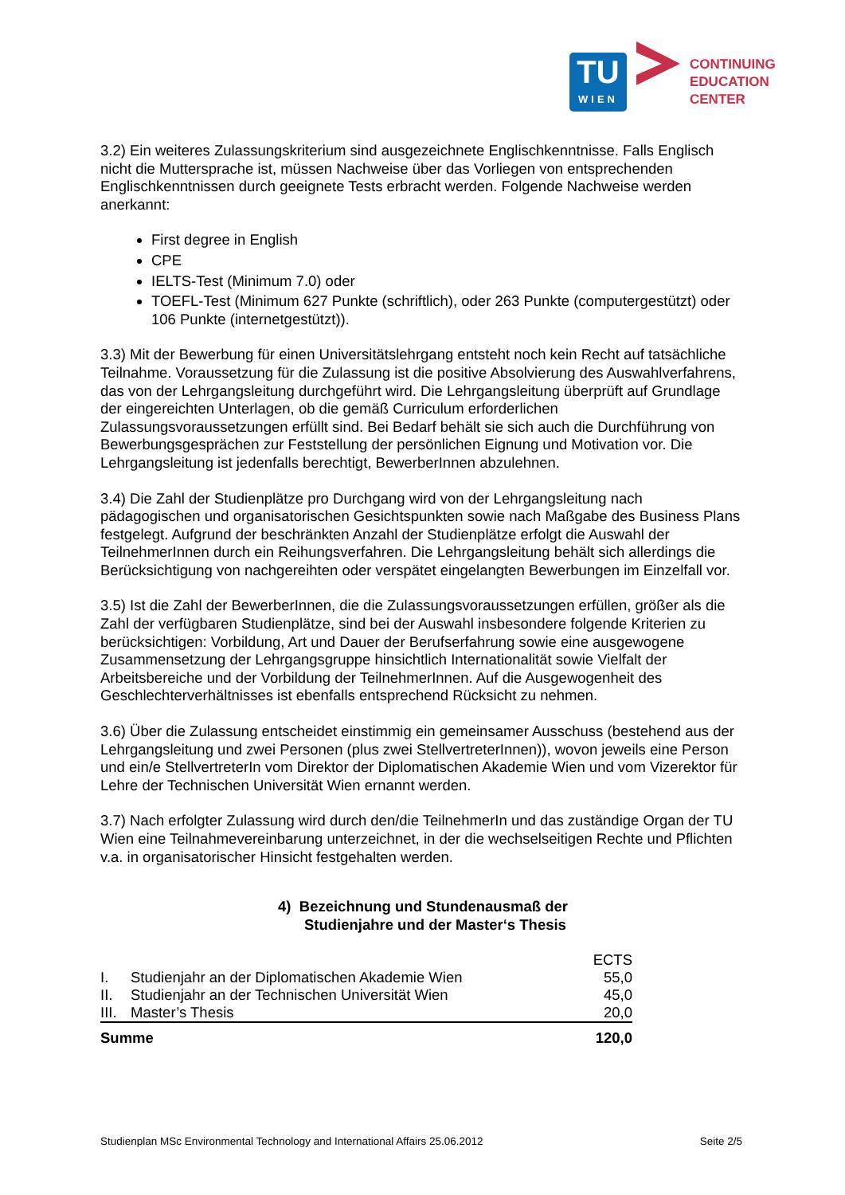TU
WIEN
CONTINUING
EDUCATION
CENTER
3.2) Ein weiteres Zulassungskriterium sind ausgezeichnete Englischkenntnisse. Falls Englisch nicht die Muttersprache ist, müssen Nachweise über das Vorliegen von entsprechenden Englischkenntnissen durch geeignete Tests erbracht werden. Folgende Nachweise werden anerkannt:
First degree in English
CPE
IELTS-Test (Minimum 7.0) oder
TOEFL-Test (Minimum 627 Punkte (schriftlich), oder 263 Punkte (computergestützt) oder 106 Punkte (internetgestützt)).
3.3) Mit der Bewerbung für einen Universitätslehrgang entsteht noch kein Recht auf tatsächliche Teilnahme. Voraussetzung für die Zulassung ist die positive Absolvierung des Auswahlverfahrens, das von der Lehrgangsleitung durchgeführt wird. Die Lehrgangsleitung überprüft auf Grundlage der eingereichten Unterlagen, ob die gemäß Curriculum erforderlichen Zulassungsvoraussetzungen erfüllt sind. Bei Bedarf behält sie sich auch die Durchführung von Bewerbungsgesprächen zur Feststellung der persönlichen Eignung und Motivation vor. Die Lehrgangsleitung ist jedenfalls berechtigt, BewerberInnen abzulehnen.
3.4) Die Zahl der Studienplätze pro Durchgang wird von der Lehrgangsleitung nach pädagogischen und organisatorischen Gesichtspunkten sowie nach Maßgabe des Business Plans festgelegt. Aufgrund der beschränkten Anzahl der Studienplätze erfolgt die Auswahl der TeilnehmerInnen durch ein Reihungsverfahren. Die Lehrgangsleitung behält sich allerdings die Berücksichtigung von nachgereihten oder verspätet eingelangten Bewerbungen im Einzelfall vor.
3.5) Ist die Zahl der BewerberInnen, die die Zulassungsvoraussetzungen erfüllen, größer als die Zahl der verfügbaren Studienplätze, sind bei der Auswahl insbesondere folgende Kriterien zu berücksichtigen: Vorbildung, Art und Dauer der Berufserfahrung sowie eine ausgewogene Zusammensetzung der Lehrgangsgruppe hinsichtlich Internationalität sowie Vielfalt der Arbeitsbereiche und der Vorbildung der TeilnehmerInnen. Auf die Ausgewogenheit des Geschlechterverhältnisses ist ebenfalls entsprechend Rücksicht zu nehmen.
3.6) Über die Zulassung entscheidet einstimmig ein gemeinsamer Ausschuss (bestehend aus der Lehrgangsleitung und zwei Personen (plus zwei StellvertreterInnen)), wovon jeweils eine Person und ein/e StellvertreterIn vom Direktor der Diplomatischen Akademie Wien und vom Vizerektor für Lehre der Technischen Universität Wien ernannt werden.
3.7) Nach erfolgter Zulassung wird durch den/die TeilnehmerIn und das zuständige Organ der TU Wien eine Teilnahmevereinbarung unterzeichnet, in der die wechselseitigen Rechte und Pflichten v.a. in organisatorischer Hinsicht festgehalten werden.
4) Bezeichnung und Stundenausmaß der
Studienjahre und der Master‘s Thesis
| | | ECTS |
| --- | --- | --- |
| I. | Studienjahr an der Diplomatischen Akademie Wien | 55,0 |
| II. | Studienjahr an der Technischen Universität Wien | 45,0 |
| III. | Master’s Thesis | 20,0 |
| Summe | | 120,0 |
Studienplan MSc Environmental Technology and International Affairs 25.06.2012 Seite 2/5